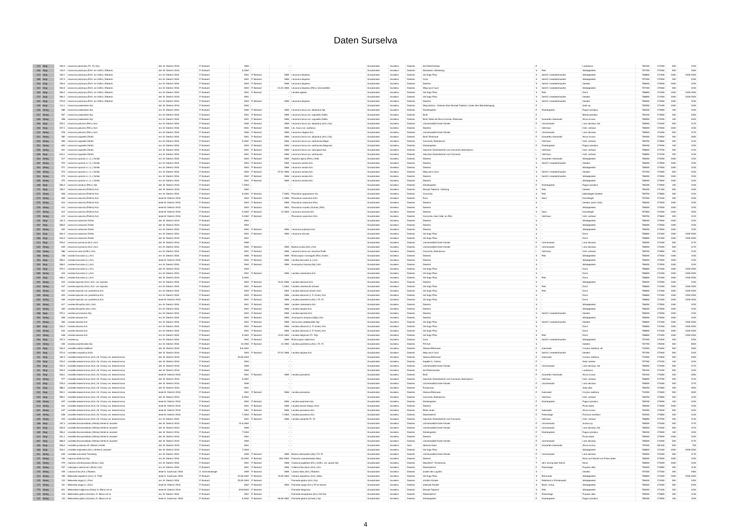Daten Surselva
| 412 | Begl. | 529,3 | Lecanora persimilis (Th. Fr.) Nyl. | det. M. Dietrich 2016 | P. Burkard | 1965 | - | - | - | Graubünden | Surselva | Disentis | bei Faltscharidas | E | - | Laubbaum | 709100 | 174200 | 500 | 1150 |
| 160 | Begl. | 149,2 | Lecanora polytropa (Ehrh. ex Hoffm.) Rabenh. | det. M. Dietrich 2016 | P. Burkard | 6,1962 | - | - | - | Graubünden | Surselva | Disentis | Muntatsch, Westhang | S | Fels | Silikatgestein | 707200 | 173300 | 500 | 1300 |
| 223 | Begl. | 190,1 | Lecanora polytropa (Ehrh. ex Hoffm.) Rabenh. | rev. M. Dietrich 2016 | P. Burkard | 1961 | P. Burkard | 1969 | Lecanora dispersa | Graubünden | Surselva | Disentis | Val Sogn Placi | S | Geröll / Lesesteinhaufen | Silikatgestein | 708800 | 174300 | 1000 | 1200-1500 |
| 286 | Begl. | 237,4 | Lecanora polytropa (Ehrh. ex Hoffm.) Rabenh. | rev. M. Dietrich 2016 | P. Burkard | 1961 | P. Burkard | 1969 | Lecanora dispersa | Graubünden | Surselva | Disentis | Cuoz | S | Geröll / Lesesteinhaufen | Silikatgestein | 707000 | 172500 | 200 | 1250 |
| 293 | Begl. | 239,4 | Lecanora polytropa (Ehrh. ex Hoffm.) Rabenh. | rev. M. Dietrich 2016 | P. Burkard | 1963 | P. Burkard | 1969 | Lecanora dispersa | Graubünden | Surselva | Disentis | Disentis | S | Geröll / Lesesteinhaufen | Gestein | 708000 | 173500 | 1000 | 1150 |
| 342 | Begl. | 503,3 | Lecanora polytropa (Ehrh. ex Hoffm.) Rabenh. | rev. M. Dietrich 2016 | P. Burkard | 1963 | P. Burkard | 01.01.1966 | Lecanora dispersa (Pers.) Sommerfeld | Graubünden | Surselva | Disentis | Weg nach Cuoz | S | Geröll / Lesesteinhaufen | Silikatgestein | 707200 | 172600 | 500 | 1240 |
| 350 | Begl. | 506,2 | Lecanora polytropa (Ehrh. ex Hoffm.) Rabenh. | rev. M. Dietrich 2016 | P. Burkard | 1961 | P. Burkard | - | Lecidea aglaea | Graubünden | Surselva | Disentis | Val Sogn Placi | S | Fels | Diorit | 708800 | 174300 | 1000 | 1200-1500 |
| 472 | Begl. | 560,1 | Lecanora polytropa (Ehrh. ex Hoffm.) Rabenh. | det. M. Dietrich 2016 | P. Burkard | 1961 | - | - | - | Graubünden | Surselva | Disentis | Val Sogn Placi | S | Geröll / Lesesteinhaufen | Gestein | 708800 | 174300 | 1000 | 1200-1500 |
| 492 | Begl. | 570,5 | Lecanora polytropa (Ehrh. ex Hoffm.) Rabenh. | rev. M. Dietrich 2016 | P. Burkard | 1963 | P. Burkard | 1969 | Lecanora dispersa | Graubünden | Surselva | Disentis | Disentis | S | Geröll / Lesesteinhaufen | Gestein | 708000 | 173500 | 1000 | 1150 |
| 109 | Begl. | 114,1 | Lecanora praesistens Nyl. | det. M. Dietrich 2016 | P. Burkard | 1962 | - | - | - | Graubünden | Surselva | Disentis | Weg Sedrun - Disentis über Mompé Tujetsch, hinter dem Bahnübergang | E | - | Salix sp. | 705500 | 171000 | 1000 | 1400 |
| 526 | Beleg | 585 | Lecanora praesistens Nyl. | rev. M. Dietrich 2016 | P. Burkard | 1960 | P. Burkard | 1969 | Lecanora fusca var. allophana Nyl. | Graubünden | Surselva | Disentis | Klostergarten | E | Klostergarten | Fagus sylvatica | 708330 | 173900 | 100 | 1190 |
| 547 | Beleg | 597 | Lecanora praesistens Nyl. | rev. M. Dietrich 2016 | P. Burkard | 1961 | P. Burkard | 1969 | Lecanora fusca var. rugosella Zahlbr. | Graubünden | Surselva | Disentis | Brulf | E | - | Betula pendula | 709100 | 173650 | 200 | 1050 |
| 548 | Beleg | 598 | Lecanora praesistens Nyl. | rev. M. Dietrich 2016 | P. Burkard | 1961 | P. Burkard | 1969 | Lecanora fusca var. rugosella Zahlbr. | Graubünden | Surselva | Disentis | Brulf, Delta der Bova Gronda, Rheinaue | E | Grauerlen-Auenwald | Alnus incana | 708950 | 173200 | 100 | 1040 |
| 390 | Begl. | 525,1 | Lecanora pulicaris (Pers.) Ach. | rev. M. Dietrich 2016 | P. Burkard | 1969 | P. Burkard | 1969 | Lecanora fusca var. allophana (Ach.) Nyl. | Graubünden | Surselva | Disentis | Lärchenwäldli hinter Kloster | E | Lärchenwald | Larix decidua, Ast | 708500 | 174000 | 500 | 1170 |
| 400 | Begl. | 527,1 | Lecanora pulicaris (Pers.) Ach. | rev. M. Dietrich 2016 | P. Burkard | 1961 | P. Burkard | 1966 | Lec. fusca var. subfusca | Graubünden | Surselva | Disentis | Disentis | L | Holzzaun | Holz, verbaut | 708000 | 173500 | 1000 | 1150 |
| 512 | Beleg | 578 | Lecanora pulicaris (Pers.) Ach. | rev. M. Dietrich 2016 | P. Burkard | 1969 | P. Burkard | 1969 | Lecanora Hagenii Ach. | Graubünden | Surselva | Disentis | Lärchenwäldli hinter Kloster | E | Lärchenwald | Larix decidua | 708500 | 174000 | 500 | 1170 |
| 522 | Beleg | 582 | Lecanora rugosella Zahlbr. | rev. M. Dietrich 2016 | P. Burkard | 1961 | P. Burkard | 1966 | Lecanora fusca var. allophana (Ach.) Nyl. | Graubünden | Surselva | Disentis | Brulf, Rheinaue | E | Grauerlen-Auenwald | Alnus incana | 709000 | 173600 | 200 | 1050 |
| 552 | Beleg | 599 | Lecanora rugosella Zahlbr. | rev. M. Dietrich 2016 | P. Burkard | 5,1961 | P. Burkard | 1966 | Lecanora fusca var. subfuscata Magn. | Graubünden | Surselva | Disentis | Carcarola, Bahndamm | L | Holzzaun | Holz, verbaut | 708700 | 173850 | 200 | 1120 |
| 554 | Beleg | 600 | Lecanora rugosella Zahlbr. | rev. M. Dietrich 2016 | P. Burkard | 1963 | P. Burkard | 1966 | Lecanora fusca var. subfuscata Magnuss. | Graubünden | Surselva | Disentis | Klostergarten | E | Klostergarten | Fagus sylvatica | 708330 | 173900 | 100 | 1190 |
| 555 | Beleg | 601 | Lecanora rugosella Zahlbr. | rev. M. Dietrich 2016 | P. Burkard | 1961 | P. Burkard | 1966 | Lecanora fusca var. subrugosa Nyl. | Graubünden | Surselva | Disentis | zwischen Disentiserhof und Carcarola, Bahndamm | L | Holzzaun | Holz, verbaut | 708820 | 173750 | 200 | 1120 |
| 636 | Begl. | 643,1 | Lecanora rugosella Zahlbr. | rev. M. Dietrich 2016 | P. Burkard | 1961 | P. Burkard | 1966 | Lecanora fusca var. subfuscata | Graubünden | Surselva | Disentis | zwischen Disentiserhof und Carcarola | L | Holzzaun | Holz, verbaut | 708850 | 173700 | 200 | 1130 |
| 364 | Beleg | 517 | Lecanora rupicola s.l. (L.) Zahlbr. | rev. M. Dietrich 2016 | P. Burkard | 1963 | P. Burkard | 1969 | Aspicilia alpina (Pers.) Helb. | Graubünden | Surselva | Disentis | Disentis | S | Grauerlen-Auenwald | Silikatgestein | 708000 | 173500 | 1000 | 1150 |
| 487 | Beleg | 570 | Lecanora rupicola s.l. (L.) Zahlbr. | rev. M. Dietrich 2016 | P. Burkard | 1963 | P. Burkard | 1969 | Lecanora cenisia Ach. | Graubünden | Surselva | Disentis | Disentis | S | Geröll / Lesesteinhaufen | Gestein | 708000 | 173500 | 1000 | 1150 |
| 494 | Beleg | 571 | Lecanora rupicola s.l. (L.) Zahlbr. | rev. M. Dietrich 2016 | P. Burkard | 1963 | P. Burkard | 1969 | Lecanora cenisia Ach. | Graubünden | Surselva | Disentis | Disentis | S | - | Silikatgestein | 708000 | 173500 | 1000 | 1150 |
| 500 | Beleg | 573 | Lecanora rupicola s.l. (L.) Zahlbr. | rev. M. Dietrich 2016 | P. Burkard | 1963 | P. Burkard | 07.01.1966 | Lecanora cenisia Ach. | Graubünden | Surselva | Disentis | Weg nach Cuoz | S | Geröll / Lesesteinhaufen | Gestein | 707200 | 172600 | 500 | 1240 |
| 504 | Beleg | 574 | Lecanora rupicola s.l. (L.) Zahlbr. | rev. M. Dietrich 2016 | P. Burkard | 1962 | P. Burkard | 1966 | Lecanora cenisia Ach. | Graubünden | Surselva | Disentis | Disentis | S | Geröll / Lesesteinhaufen | Silikatgestein | 708000 | 173500 | 1000 | 1150 |
| 505 | Beleg | 575 | Lecanora rupicola s.l. (L.) Zahlbr. | rev. M. Dietrich 2016 | P. Burkard | 1961 | P. Burkard | 1966 | Lecanora cenisia Ach. | Graubünden | Surselva | Disentis | Disentis | S | - | Silikatgestein | 708000 | 173500 | 1000 | 1150 |
| 468 | Begl. | 556,3 | Lecanora sambuci (Pers.) Nyl. | det. M. Dietrich 2016 | P. Burkard | 7,1963 | - | - | - | Graubünden | Surselva | Disentis | Klostergarten | E | Klostergarten | Fagus sylvatica | 708330 | 173900 | 100 | 1190 |
| 171 | Begl. | 158,1 | Lecanora saxicola (Pollich) Ach. | det. M. Dietrich 2016 | P. Burkard | 1962 | - | - | - | Graubünden | Surselva | Disentis | Mompé Tujetsch, Osthang | S | Fels | Gestein | 706400 | 171300 | 500 | 1400 |
| 572 | Beleg | 608 | Lecanora saxicola (Pollich) Ach. | rev. M. Dietrich 2016 | P. Burkard | 6,1962 | P. Burkard | 7,1963 | Placodium gypsaceum Sm. | Graubünden | Surselva | Disentis | Carcarola | S | Fels | kalkhaltiges Gestein | 708700 | 173800 | 200 | 1120 |
| 573 | Beleg | 609 | Lecanora saxicola (Pollich) Ach. | teste M. Dietrich 2016 | P. Burkard | 1963 | P. Burkard | 1,1966 | Placodium saxicolum Krbr. | Graubünden | Surselva | Disentis | Funs | S | Dach | Dachziegel | 707500 | 173160 | 200 | 1200 |
| 575 | Beleg | 610 | Lecanora saxicola (Pollich) Ach. | teste M. Dietrich 2016 | P. Burkard | 1963 | P. Burkard | 1966 | Placodium saxicolum Frey | Graubünden | Surselva | Disentis | Disentis | S | - | Gestein (auch Holz) | 708000 | 173500 | 1000 | 1150 |
| 576 | Beleg | 611 | Lecanora saxicola (Pollich) Ach. | teste M. Dietrich 2016 | P. Burkard | 1963 | P. Burkard | 1963 | Placodium muralis (Schreb.) Rbh. | Graubünden | Surselva | Disentis | Disentis | S | - | Silikatgestein | 708000 | 173500 | 1000 | 1150 |
| 577 | Beleg | 612 | Lecanora saxicola (Pollich) Ach. | teste M. Dietrich 2016 | P. Burkard | 5,1962 | P. Burkard | 12,1963 | Lecanora saxicola Ach. | Graubünden | Surselva | Disentis | Disentis | S | Dach | Dachziegel | 707800 | 174000 | 1000 | 1500 |
| 579 | Beleg | 613 | Lecanora saxicola (Pollich) Ach. | teste M. Dietrich 2016 | P. Burkard | 5,1962 | P. Burkard | - | Placodium saxicolum Krbr. | Graubünden | Surselva | Disentis | Carcarola, beim Stall, an Rhb. | L | Holzzaun | Holz, verbaut | 708750 | 173800 | 200 | 1120 |
| 231 | Begl. | 191,5 | Lecanora subaurea Zahlbr. | det. M. Dietrich 2016 | P. Burkard | 1964 | - | - | - | Graubünden | Surselva | Disentis | Disentis | S | - | Silikatgestein | 708000 | 173500 | 1000 | 1150 |
| 357 | Begl. | 508,5 | Lecanora subaurea Zahlbr. | det. M. Dietrich 2016 | P. Burkard | 1964 | - | - | - | Graubünden | Surselva | Disentis | Disentis | S | - | Silikatgestein | 708000 | 173500 | 1000 | 1150 |
| 557 | Beleg | 602 | Lecanora subaurea Zahlbr. | rev. M. Dietrich 2016 | P. Burkard | 1962 | P. Burkard | 1966 | Lecanora polytropa Ach. | Graubünden | Surselva | Disentis | Disentis | S | - | Silikatgestein | 708000 | 173500 | 1000 | 1150 |
| 564 | Begl. | 604,3 | Lecanora subaurea Zahlbr. | rev. M. Dietrich 2016 | P. Burkard | 1961 | P. Burkard | 1966 | Lecanora intricata | Graubünden | Surselva | Disentis | Val Sogn Placi | S | - | Diorit | 708800 | 174300 | 1000 | 1200-1500 |
| 588 | Begl. | 616,3 | Lecanora subaurea Zahlbr. | det. M. Dietrich 2016 | P. Burkard | 1961 | - | - | - | Graubünden | Surselva | Disentis | Val Sogn Placi | S | - | Diorit | 708800 | 174300 | 1000 | 1200-1500 |
| 514 | Begl. | 578,2 | Lecanora symmicta (Ach.) Ach. | det. M. Dietrich 2016 | P. Burkard | 1969 | - | - | - | Graubünden | Surselva | Disentis | Lärchenwäldli hinter Kloster | E | Lärchenwald | Larix decidua | 708500 | 174000 | 500 | 1170 |
| 640 | Beleg | 645 | Lecanora symmicta (Ach.) Ach. | rev. M. Dietrich 2016 | P. Burkard | 1965 | P. Burkard | 1965 | Biatora lucida (Ach.) Ach. | Graubünden | Surselva | Disentis | Lärchenwäldli hinter Kloster | E | Lärchenwald | Larix decidua | 708500 | 174000 | 500 | 1170 |
| 528 | Beleg | 586 | Lecanora varia (Hoffm.) Ach. | rev. M. Dietrich 2016 | P. Burkard | 1961 | P. Burkard | 1966 | Lecanora fusca var. bavarica Poelt. | Graubünden | Surselva | Disentis | Carcarola, Bahndamm | L | Holzzaun | Holz, verbaut | 708700 | 173850 | 200 | 1120 |
| 288 | Beleg | 238 | Lecidea fuscoatra (L.) Ach. | rev. M. Dietrich 2016 | P. Burkard | 1966 | P. Burkard | 1969 | Rhizocarpon montagnei (Flot.) Koerb. | Graubünden | Surselva | Disentis | Disentis | S | Fels | Silikatgestein | 708000 | 173500 | 1000 | 1150 |
| 353 | Begl. | 508,1 | Lecidea fuscoatra (L.) Ach. | teste M. Dietrich 2016 | P. Burkard | 1964 | P. Burkard | 1969 | Lecidea fuscoatra (L.) Ach. | Graubünden | Surselva | Disentis | Disentis | S | - | Silikatgestein | 708000 | 173500 | 1000 | 1150 |
| 354 | Begl. | 508,2 | Lecidea fuscoatra (L.) Ach. | rev. M. Dietrich 2016 | P. Burkard | 1964 | P. Burkard | 1969 | Acarospora fuscata (Nyl.) Ach | Graubünden | Surselva | Disentis | Disentis | S | - | Silikatgestein | 708000 | 173500 | 1000 | 1150 |
| 518 | Begl. | 579,1 | Lecidea fuscoatra (L.) Ach. | det. M. Dietrich 2016 | P. Burkard | 1963 | - | - | - | Graubünden | Surselva | Disentis | Val Sogn Placi | S | - | Diorit | 708800 | 174300 | 1000 | 1200-1500 |
| 585 | Beleg | 616 | Lecidea fuscoatra (L.) Ach. | rev. M. Dietrich 2016 | P. Burkard | 1961 | P. Burkard | 1966 | Lecidea cinereoatra Ach. | Graubünden | Surselva | Disentis | Val Sogn Placi | S | - | Diorit | 708800 | 174300 | 1000 | 1200-1500 |
| 645 | Begl. | 648,1 | Lecidea fuscoatra (L.) Ach. | det. M. Dietrich 2016 | P. Burkard | 5,1961 | - | - | - | Graubünden | Surselva | Disentis | Val Sogn Placi | S | Fels | Diorit | 708800 | 174300 | 1000 | 1200-1500 |
| 601 | Beleg | 623 | Lecidea lapicida (Ach.) Ach. var. lapicida | rev. M. Dietrich 2016 | P. Burkard | 1963 | P. Burkard | 10.01.1966 | Lecidea dicksonii Ach. | Graubünden | Surselva | Disentis | Disentis | S | - | Silikatgestein | 708000 | 173500 | 1000 | 1150 |
| 643 | Beleg | 647 | Lecidea lapicida (Ach.) Ach. var. lapicida | rev. M. Dietrich 2016 | P. Burkard | 1961 | P. Burkard | 1,1964 | Lecidea cinereorufa Schaer. | Graubünden | Surselva | Disentis | Val Sogn Placi | S | Fels | Diorit | 708800 | 174300 | 1000 | 1200-1500 |
| 600 | Beleg | 622 | Lecidea lapicida var. pantherina Ach. | rev. M. Dietrich 2016 | P. Burkard | 1963 | P. Burkard | 1963 | Lecidea dicksonii (Gmel.) Ach. | Graubünden | Surselva | Disentis | Val Sogn Placi | S | Fels | Diorit | 708800 | 174300 | 1000 | 1200-1500 |
| 606 | Beleg | 625 | Lecidea lapicida var. pantherina Ach. | rev. M. Dietrich 2016 | P. Burkard | 1963 | P. Burkard | 1966 | Lecidea dicksonii (J. F. Gmel.) Ach. | Graubünden | Surselva | Disentis | Val Sogn Placi | S | - | Diorit | 708800 | 174300 | 1000 | 1200-1500 |
| 620 | Beleg | 636 | Lecidea lapicida var. pantherina Ach. | teste M. Dietrich 2016 | P. Burkard | 1961 | P. Burkard | 1966 | Lecidea pantherina (Ach.) Th. Fr. | Graubünden | Surselva | Disentis | Val Sogn Placi | S | - | Diorit | 708800 | 174300 | 1000 | 1200-1500 |
| 591 | Beleg | 617 | Lecidea lithophila (Ach.) Ach. | rev. M. Dietrich 2016 | P. Burkard | 1961 | P. Burkard | 1969 | Lecidea cinereoatra Ach. | Graubünden | Surselva | Disentis | Disentis | S | - | Silikatgestein | 708000 | 173500 | 1000 | 1150 |
| 612 | Beleg | 630 | Lecidea lithophila (Ach.) Ach. | rev. M. Dietrich 2016 | P. Burkard | 1961 | P. Burkard | 1966 | Lecidea latypea Ach. | Graubünden | Surselva | Disentis | Disentis | S | - | Silikatgestein | 708000 | 173500 | 1000 | 1150 |
| 488 | Begl. | 570,1 | Lecidea promiscens Nyl. | rev. M. Dietrich 2016 | P. Burkard | 1963 | P. Burkard | 1969 | Lecidea lapicida Ach. | Graubünden | Surselva | Disentis | Disentis | S | Geröll / Lesesteinhaufen | Gestein | 708000 | 173500 | 1000 | 1150 |
| 352 | Beleg | 508 | Lecidea silacea Ach. | rev. M. Dietrich 2016 | P. Burkard | 1964 | P. Burkard | 1969 | Acarospora sinopica (Wgb.) Kbr. | Graubünden | Surselva | Disentis | Disentis | S | - | Silikatgestein | 708000 | 173500 | 1000 | 1150 |
| 471 | Beleg | 560 | Lecidea silacea Ach. | rev. M. Dietrich 2016 | P. Burkard | 1961 | P. Burkard | 1969 | Verrucaria cataleptoides Nyl. | Graubünden | Surselva | Disentis | Val Sogn Placi | S | Geröll / Lesesteinhaufen | Gestein | 708800 | 174300 | 1000 | 1200-1500 |
| 587 | Begl. | 616,2 | Lecidea silacea Ach. | rev. M. Dietrich 2016 | P. Burkard | 1961 | P. Burkard | 1966 | Lecidea dicksonii (J. F. Gmel.) Ach. | Graubünden | Surselva | Disentis | Val Sogn Placi | S | - | Diorit | 708800 | 174300 | 1000 | 1200-1500 |
| 602 | Beleg | 624 | Lecidea silacea Ach. | rev. M. Dietrich 2016 | P. Burkard | 1961 | P. Burkard | 1966 | Lecidea dicksonii (J. F. Gmel.) Ach. | Graubünden | Surselva | Disentis | Val Sogn Placi | S | - | Diorit | 708800 | 174300 | 1000 | 1200-1500 |
| 644 | Beleg | 648 | Lecidea silacea Ach. | rev. M. Dietrich 2016 | P. Burkard | 5,1961 | P. Burkard | 13.01.1964 | Lecidea fuliginosa Th. Tayl. | Graubünden | Surselva | Disentis | Val Sogn Placi | S | Fels | Diorit | 708800 | 174300 | 1000 | 1200-1500 |
| 284 | Begl. | 237,2 | Lecidea sp. | rev. M. Dietrich 2016 | P. Burkard | 1961 | P. Burkard | 1969 | Rhizocarpon distinctum | Graubünden | Surselva | Disentis | Cuoz | S | Geröll / Lesesteinhaufen | Silikatgestein | 707000 | 172500 | 200 | 1250 |
| 619 | Beleg | 635 | Lecidea swartzioidea Nyl. | rev. M. Dietrich 2016 | P. Burkard | 10,1965 | P. Burkard | 12,1965 | Lecidea pantherina (Ach.) Th. Fr. | Graubünden | Surselva | Disentis | Piz Ault | S | - | Gestein | 702700 | 176000 | 500 | 3000 |
| 443 | Begl. | 546,3 | Lecidella albida Hafellner | det. M. Dietrich 2016 | P. Burkard | 8.6.1961 | - | - | - | Graubünden | Surselva | Disentis | Stalusa-Rheinaue | E | Auenwald | Corylus avellana, alt | 710500 | 174600 | 500 | 1000 |
| 503 | Begl. | 573,3 | Lecidella carpathica Körb. | det. M. Dietrich 2016 | P. Burkard | 1963 | P. Burkard | 07.01.1966 | Lecidea latypea Ach. | Graubünden | Surselva | Disentis | Weg nach Cuoz | S | Geröll / Lesesteinhaufen | Gestein | 707200 | 172600 | 500 | 1240 |
| 211 | Begl. | 182,3 | Lecidella elaeochroma (Ach.) M. Choisy var. elaeochroma | det. M. Dietrich 2016 | P. Burkard | 20.06.1963 | - | - | - | Graubünden | Surselva | Disentis | Stalusa-Rheinaue | E | Auenwald | Corylus avellana | 710500 | 174600 | 500 | 1000 |
| 378 | Begl. | 523,2 | Lecidella elaeochroma (Ach.) M. Choisy var. elaeochroma | det. M. Dietrich 2016 | P. Burkard | 1964 | - | - | - | Graubünden | Surselva | Disentis | Kapelle S. Catrina | E | - | Salix cinerea | 707300 | 173150 | 100 | 1220 |
| 393 | Begl. | 525,4 | Lecidella elaeochroma (Ach.) M. Choisy var. elaeochroma | det. M. Dietrich 2016 | P. Burkard | 1969 | - | - | - | Graubünden | Surselva | Disentis | Lärchenwäldli hinter Kloster | E | Lärchenwald | Larix decidua, Ast | 708500 | 174000 | 500 | 1170 |
| 411 | Begl. | 529,2 | Lecidella elaeochroma (Ach.) M. Choisy var. elaeochroma | det. M. Dietrich 2016 | P. Burkard | 1965 | - | - | - | Graubünden | Surselva | Disentis | bei Faltscharidas | E | - | Laubbaum | 709100 | 174200 | 500 | 1150 |
| 446 | Begl. | 548,1 | Lecidella elaeochroma (Ach.) M. Choisy var. elaeochroma | teste M. Dietrich 2016 | P. Burkard | 1961 | P. Burkard | 1969 | Lecidea parasema | Graubünden | Surselva | Disentis | Brulf | E | Grauerlen-Auenwald | Alnus incana | 709100 | 173650 | 200 | 1050 |
| 510 | Beleg | 577 | Lecidella elaeochroma (Ach.) M. Choisy var. elaeochroma | det. M. Dietrich 2016 | P. Burkard | 5,1961 | - | - | - | Graubünden | Surselva | Disentis | zwischen Disentiserhof und Carcarola, Bahndamm | L | Holzzaun | Holz, verbaut | 708820 | 173750 | 200 | 1120 |
| 515 | Begl. | 578,3 | Lecidella elaeochroma (Ach.) M. Choisy var. elaeochroma | det. M. Dietrich 2016 | P. Burkard | 1969 | - | - | - | Graubünden | Surselva | Disentis | Lärchenwäldli hinter Kloster | E | Lärchenwald | Larix decidua | 708500 | 174000 | 500 | 1170 |
| 531 | Begl. | 588,1 | Lecidella elaeochroma (Ach.) M. Choisy var. elaeochroma | det. M. Dietrich 2016 | P. Burkard | 1961 | - | - | - | Graubünden | Surselva | Disentis | Fontanivas | E | - | Salix alba | 708250 | 172800 | 200 | 1050 |
| 540 | Begl. | 593,1 | Lecidella elaeochroma (Ach.) M. Choisy var. elaeochroma | teste M. Dietrich 2016 | P. Burkard | 1961 | P. Burkard | 1966 | Lecidea parasema | Graubünden | Surselva | Disentis | Stalusa-Rheinaue | E | Auenwald | Corylus avellana | 710500 | 174600 | 500 | 1000 |
| 553 | Begl. | 599,1 | Lecidella elaeochroma (Ach.) M. Choisy var. elaeochroma | det. M. Dietrich 2016 | P. Burkard | 5,1961 | - | - | - | Graubünden | Surselva | Disentis | Carcarola, Bahndamm | L | Holzzaun | Holz, verbaut | 708700 | 173850 | 200 | 1120 |
| 608 | Beleg | 627 | Lecidella elaeochroma (Ach.) M. Choisy var. elaeochroma | teste M. Dietrich 2016 | P. Burkard | 1962 | P. Burkard | 1966 | Lecidea euphorea Nyl. | Graubünden | Surselva | Disentis | Klostergarten | E | Klostergarten | Fagus sylvatica | 708330 | 173900 | 100 | 1190 |
| 613 | Beleg | 631 | Lecidella elaeochroma (Ach.) M. Choisy var. elaeochroma | teste M. Dietrich 2016 | P. Burkard | 1961 | P. Burkard | 1966 | Lecidea laureri (Hepp.) Anzi | Graubünden | Surselva | Disentis | Disentis | E | - | Picea abies | 708000 | 173500 | 1000 | 1150 |
| 621 | Beleg | 637 | Lecidella elaeochroma (Ach.) M. Choisy var. elaeochroma | teste M. Dietrich 2016 | P. Burkard | 1961 | P. Burkard | 1966 | Lecidea parasema Ach. | Graubünden | Surselva | Disentis | Rhein-Auen | E | Auenwald | Alnus incana | 709050 | 173500 | 500 | 1020 |
| 626 | Beleg | 638 | Lecidella elaeochroma (Ach.) M. Choisy var. elaeochroma | teste M. Dietrich 2016 | P. Burkard | 7,1963 | P. Burkard | 7,1963 | Lecidea parasema Ach. | Graubünden | Surselva | Disentis | Disentiserhof | E | Parkanlage | Fraxinus excelsior | 709000 | 173850 | 200 | 1130 |
| 635 | Beleg | 643 | Lecidella elaeochroma (Ach.) M. Choisy var. elaeochroma | rev. M. Dietrich 2016 | P. Burkard | 1961 | P. Burkard | 1966 | Lecidea xylophila Th. Fr. | Graubünden | Surselva | Disentis | zwischen Disentiserhof und Carcarola | L | Holzzaun | Holz, verbaut | 708850 | 173700 | 200 | 1130 |
| 188 | Begl. | 167,3 | Lecidella flavosorediata (Vězda) Hertel & Leuckert | det. M. Dietrich 2016 | P. Burkard | 24.6.1962 | - | - | - | Graubünden | Surselva | Disentis | Lärchenwäldli hinter Kloster | E | Lärchenwald | Sorbus sp. | 708500 | 174000 | 500 | 1170 |
| 394 | Begl. | 525,5 | Lecidella flavosorediata (Vězda) Hertel & Leuckert | det. M. Dietrich 2016 | P. Burkard | 1969 | - | - | - | Graubünden | Surselva | Disentis | Lärchenwäldli hinter Kloster | E | Lärchenwald | Larix decidua, Ast | 708500 | 174000 | 500 | 1170 |
| 469 | Begl. | 556,4 | Lecidella flavosorediata (Vězda) Hertel & Leuckert | det. M. Dietrich 2016 | P. Burkard | 7,1963 | - | - | - | Graubünden | Surselva | Disentis | Klostergarten | E | Klostergarten | Fagus sylvatica | 708330 | 173900 | 100 | 1190 |
| 614 | Begl. | 631,1 | Lecidella flavosorediata (Vězda) Hertel & Leuckert | det. M. Dietrich 2016 | P. Burkard | 1961 | - | - | - | Graubünden | Surselva | Disentis | Disentis | E | - | Picea abies | 708000 | 173500 | 1000 | 1150 |
| 667 | Begl. | 668,3 | Lecidella flavosorediata (Vězda) Hertel & Leuckert | det. M. Dietrich 2016 | P. Burkard | 1969 | - | - | - | Graubünden | Surselva | Disentis | Lärchenwäldli hinter Kloster | E | Lärchenwald | Larix decidua | 708500 | 174000 | 500 | 1170 |
| 406 | Begl. | 528,4 | Lecidella prasinula aff. (Wedd.) Hertel | det. M. Dietrich 2016 | P. Burkard | 1961 | - | - | - | Graubünden | Surselva | Ilanz | Glenner-Auen | E | Grauerlen-Auenwald | Alnus incana | 735200 | 181400 | 500 | 700 |
| 366 | Begl. | 518,1 | Lecidella stigmatea (Ach.) Hertel & Leuckert | det. M. Dietrich 2016 | P. Burkard | 7,1963 | - | - | - | Graubünden | Surselva | Disentis | Val Sogn Placi | S | - | Silikatgestein | 708800 | 174300 | 1000 | 1200-1500 |
| 641 | Beleg | 646 | Lecidella subviridis Tønsberg | rev. M. Dietrich 2016 | P. Burkard | 1969 | P. Burkard | 1969 | Biatora albohyalina (Nyl.) Th. Fr. | Graubünden | Surselva | Disentis | Lärchenwäldli hinter Kloster | E | Lärchenwald | Larix decidua | 708500 | 174000 | 500 | 1170 |
| 271 | Beleg | 230 | Lepraria lobificans Nyl. | rev. M. Dietrich 2016 | P. Burkard | 10,1962 | P. Burkard | 28.9.1963 | Pannaria caeruleobadia Mass | Graubünden | Surselva | Disentis | Disentis | T | - | Moos auf Wurzel von Picea abies | 708000 | 173500 | 1000 | 1150 |
| 326 | Beleg | 279 | Lepraria membranacea (Dicks.) Vain. | rev. M. Dietrich 2016 | P. Burkard | 1961 | P. Burkard | 1968 | Cladonia papillaria (Erh.) Hoffm. var. apoda Nyl. | Graubünden | Surselva | Disentis | Weg Brulf - Fontanivas | T | sehr sonnig aber feucht | Moos | 708600 | 173050 | 1000 | 1100 |
| 426 | Beleg | 537 | Leptogium saturninum (Dicks.) Nyl. | rev. M. Dietrich 2016 | P. Burkard | 1961 | P. Burkard | 1966 | Collema flaccidum (Ach.) Ach. | Graubünden | Surselva | Disentis | Disentiserhof | E | Parkanlage | Populus alba | 709000 | 173850 | 200 | 1130 |
| 270 | Beleg | 229 | Lobaria linita (Ach.) Rabenh. | teste G. Kaufmann 2016 | A. Schönenberger | 1969 | P. Burkard | 1969 | Lobaria linita (Ach.) Rabenh. | Graubünden | Surselva | Disentis | unweit des Lag Brit | S | - | Gestein | 707500 | 177000 | 200 | 2360 |
| 244 | Beleg | 199 | Melanelia hepatizon (Ach.) A. Thell | teste G. Kaufmann 2016 | P. Burkard | 22.06.1962 | P. Burkard | 15.05.1963 | Cetraria hepatizon (Ach.) Wain. | Graubünden | Surselva | Disentis | Val Sogn Placi | S | Rohmauer | Silikatgestein | 708800 | 174300 | 1000 | 1200-1500 |
| 125 | Beleg | 122 | Melanelia stygia (L.) Essl. | rev. M. Dietrich 2016 | P. Burkard | 25.05.1963 | P. Burkard | - | Parmelia glabra (Ach.) Nyl | Graubünden | Surselva | Disentis | nördlich Kloster | S | Felsblock in Fichtenwald | Silikatgestein | 708400 | 174000 | 500 | 1200 |
| 174 | Beleg | 161 | Melanelia stygia (L.) Essl. | teste M. Dietrich 2016 | P. Burkard | 1962 | P. Burkard | 1963 | Parmelia stygia (Arn.) DT et Sarnth | Graubünden | Surselva | Disentis | oberhalb Kloster | S | Block, S-exp. | Silikatgestein | 708300 | 174000 | 500 | 1200 |
| 770 | Beleg | 821 | Melanelixia fuliginosa (Duby) O. Blanco et al. | teste M. Dietrich 2016 | P. Burkard | 8/16/1963 | P. Burkard | - | Parmelia fuliginosa | Graubünden | Surselva | Disentis | Mompé Tujetsch | S | Fels | Silikatgestein | 706000 | 171200 | 200 | 1400 |
| 115 | Beleg | 116 | Melanelixia glabra (Schaer.) O. Blanco et al. | rev. M. Dietrich 2016 | P. Burkard | 1961 | P. Burkard | - | Parmelia exasperata (Ach.) De Not. | Graubünden | Surselva | Disentis | Disentiserhof | E | Parkanlage | Populus alba | 709000 | 173850 | 200 | 1130 |
| 121 | Beleg | 120 | Melanelixia glabra (Schaer.) O. Blanco et al. | teste G. Kaufmann 2016 | P. Burkard | 6,1962 | P. Burkard | 06.06.1962 | Parmelia glabra (Schaer.) Nyl. | Graubünden | Surselva | Disentis | Klostergarten | E | Klostergarten | Fagus sylvatica | 708330 | 173900 | 100 | 1190 |
4